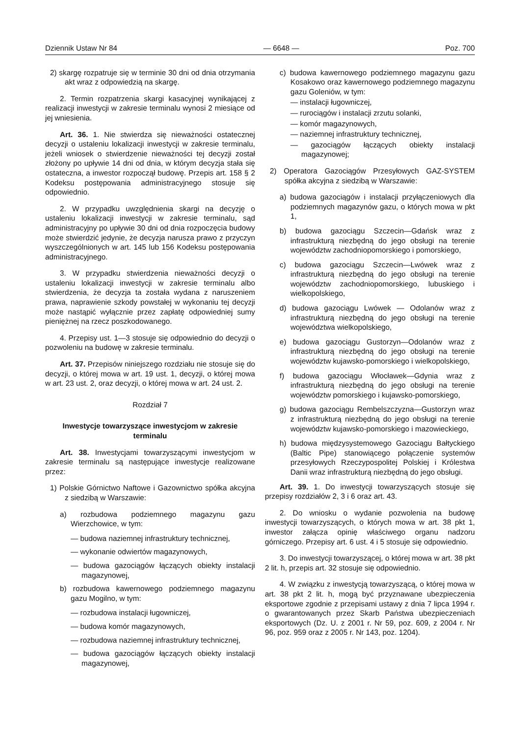Dziennik Ustaw Nr 84 — 6648 — Poz. 700
2) skargę rozpatruje się w terminie 30 dni od dnia otrzymania akt wraz z odpowiedzią na skargę.
2. Termin rozpatrzenia skargi kasacyjnej wynikającej z realizacji inwestycji w zakresie terminalu wynosi 2 miesiące od jej wniesienia.
Art. 36. 1. Nie stwierdza się nieważności ostatecznej decyzji o ustaleniu lokalizacji inwestycji w zakresie terminalu, jeżeli wniosek o stwierdzenie nieważności tej decyzji został złożony po upływie 14 dni od dnia, w którym decyzja stała się ostateczna, a inwestor rozpoczął budowę. Przepis art. 158 § 2 Kodeksu postępowania administracyjnego stosuje się odpowiednio.
2. W przypadku uwzględnienia skargi na decyzję o ustaleniu lokalizacji inwestycji w zakresie terminalu, sąd administracyjny po upływie 30 dni od dnia rozpoczęcia budowy może stwierdzić jedynie, że decyzja narusza prawo z przyczyn wyszczególnionych w art. 145 lub 156 Kodeksu postępowania administracyjnego.
3. W przypadku stwierdzenia nieważności decyzji o ustaleniu lokalizacji inwestycji w zakresie terminalu albo stwierdzenia, że decyzja ta została wydana z naruszeniem prawa, naprawienie szkody powstałej w wykonaniu tej decyzji może nastąpić wyłącznie przez zapłatę odpowiedniej sumy pieniężnej na rzecz poszkodowanego.
4. Przepisy ust. 1—3 stosuje się odpowiednio do decyzji o pozwoleniu na budowę w zakresie terminalu.
Art. 37. Przepisów niniejszego rozdziału nie stosuje się do decyzji, o której mowa w art. 19 ust. 1, decyzji, o której mowa w art. 23 ust. 2, oraz decyzji, o której mowa w art. 24 ust. 2.
Rozdział 7
Inwestycje towarzyszące inwestycjom w zakresie terminalu
Art. 38. Inwestycjami towarzyszącymi inwestycjom w zakresie terminalu są następujące inwestycje realizowane przez:
1) Polskie Górnictwo Naftowe i Gazownictwo spółka akcyjna z siedzibą w Warszawie:
a) rozbudowa podziemnego magazynu gazu Wierzchowice, w tym:
— budowa naziemnej infrastruktury technicznej,
— wykonanie odwiertów magazynowych,
— budowa gazociągów łączących obiekty instalacji magazynowej,
b) rozbudowa kawernowego podziemnego magazynu gazu Mogilno, w tym:
— rozbudowa instalacji ługowniczej,
— budowa komór magazynowych,
— rozbudowa naziemnej infrastruktury technicznej,
— budowa gazociągów łączących obiekty instalacji magazynowej,
c) budowa kawernowego podziemnego magazynu gazu Kosakowo oraz kawernowego podziemnego magazynu gazu Goleniów, w tym:
— instalacji ługowniczej,
— rurociągów i instalacji zrzutu solanki,
— komór magazynowych,
— naziemnej infrastruktury technicznej,
— gazociągów łączących obiekty instalacji magazynowej;
2) Operatora Gazociągów Przesyłowych GAZ-SYSTEM spółka akcyjna z siedzibą w Warszawie:
a) budowa gazociągów i instalacji przyłączeniowych dla podziemnych magazynów gazu, o których mowa w pkt 1,
b) budowa gazociągu Szczecin—Gdańsk wraz z infrastrukturą niezbędną do jego obsługi na terenie województw zachodniopomorskiego i pomorskiego,
c) budowa gazociągu Szczecin—Lwówek wraz z infrastrukturą niezbędną do jego obsługi na terenie województw zachodniopomorskiego, lubuskiego i wielkopolskiego,
d) budowa gazociągu Lwówek — Odolanów wraz z infrastrukturą niezbędną do jego obsługi na terenie województwa wielkopolskiego,
e) budowa gazociągu Gustorzyn—Odolanów wraz z infrastrukturą niezbędną do jego obsługi na terenie województw kujawsko-pomorskiego i wielkopolskiego,
f) budowa gazociągu Włocławek—Gdynia wraz z infrastrukturą niezbędną do jego obsługi na terenie województw pomorskiego i kujawsko-pomorskiego,
g) budowa gazociągu Rembelszczyzna—Gustorzyn wraz z infrastrukturą niezbędną do jego obsługi na terenie województw kujawsko-pomorskiego i mazowieckiego,
h) budowa międzysystemowego Gazociągu Bałtyckiego (Baltic Pipe) stanowiącego połączenie systemów przesyłowych Rzeczypospolitej Polskiej i Królestwa Danii wraz infrastrukturą niezbędną do jego obsługi.
Art. 39. 1. Do inwestycji towarzyszących stosuje się przepisy rozdziałów 2, 3 i 6 oraz art. 43.
2. Do wniosku o wydanie pozwolenia na budowę inwestycji towarzyszących, o których mowa w art. 38 pkt 1, inwestor załącza opinię właściwego organu nadzoru górniczego. Przepisy art. 6 ust. 4 i 5 stosuje się odpowiednio.
3. Do inwestycji towarzyszącej, o której mowa w art. 38 pkt 2 lit. h, przepis art. 32 stosuje się odpowiednio.
4. W związku z inwestycją towarzyszącą, o której mowa w art. 38 pkt 2 lit. h, mogą być przyznawane ubezpieczenia eksportowe zgodnie z przepisami ustawy z dnia 7 lipca 1994 r. o gwarantowanych przez Skarb Państwa ubezpieczeniach eksportowych (Dz. U. z 2001 r. Nr 59, poz. 609, z 2004 r. Nr 96, poz. 959 oraz z 2005 r. Nr 143, poz. 1204).